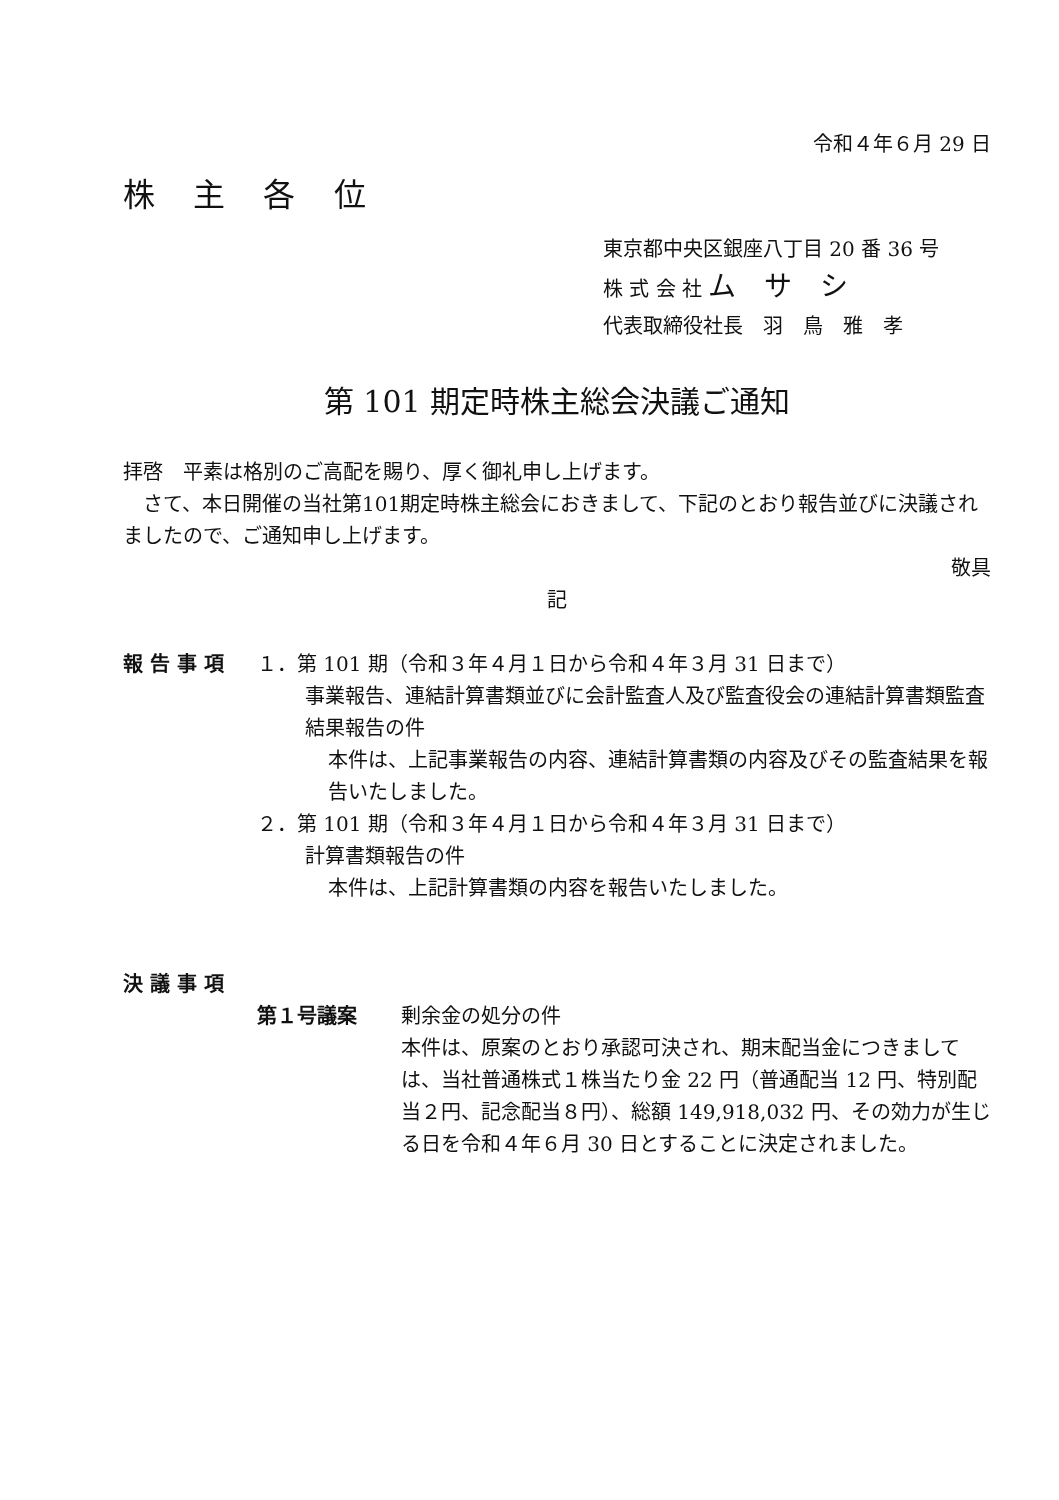令和４年６月 29 日
株 主 各 位
東京都中央区銀座八丁目 20 番 36 号
株 式 会 社 ム　サ　シ
代表取締役社長　羽　鳥　雅　孝
第 101 期定時株主総会決議ご通知
拝啓　平素は格別のご高配を賜り、厚く御礼申し上げます。
　さて、本日開催の当社第101期定時株主総会におきまして、下記のとおり報告並びに決議されましたので、ご通知申し上げます。
敬具
記
報 告 事 項 １．第 101 期（令和３年４月１日から令和４年３月 31 日まで）
事業報告、連結計算書類並びに会計監査人及び監査役会の連結計算書類監査結果報告の件
本件は、上記事業報告の内容、連結計算書類の内容及びその監査結果を報告いたしました。
２．第 101 期（令和３年４月１日から令和４年３月 31 日まで）
計算書類報告の件
本件は、上記計算書類の内容を報告いたしました。
決 議 事 項
第１号議案 剰余金の処分の件
本件は、原案のとおり承認可決され、期末配当金につきましては、当社普通株式１株当たり金 22 円（普通配当 12 円、特別配当２円、記念配当８円）、総額 149,918,032 円、その効力が生じる日を令和４年６月 30 日とすることに決定されました。